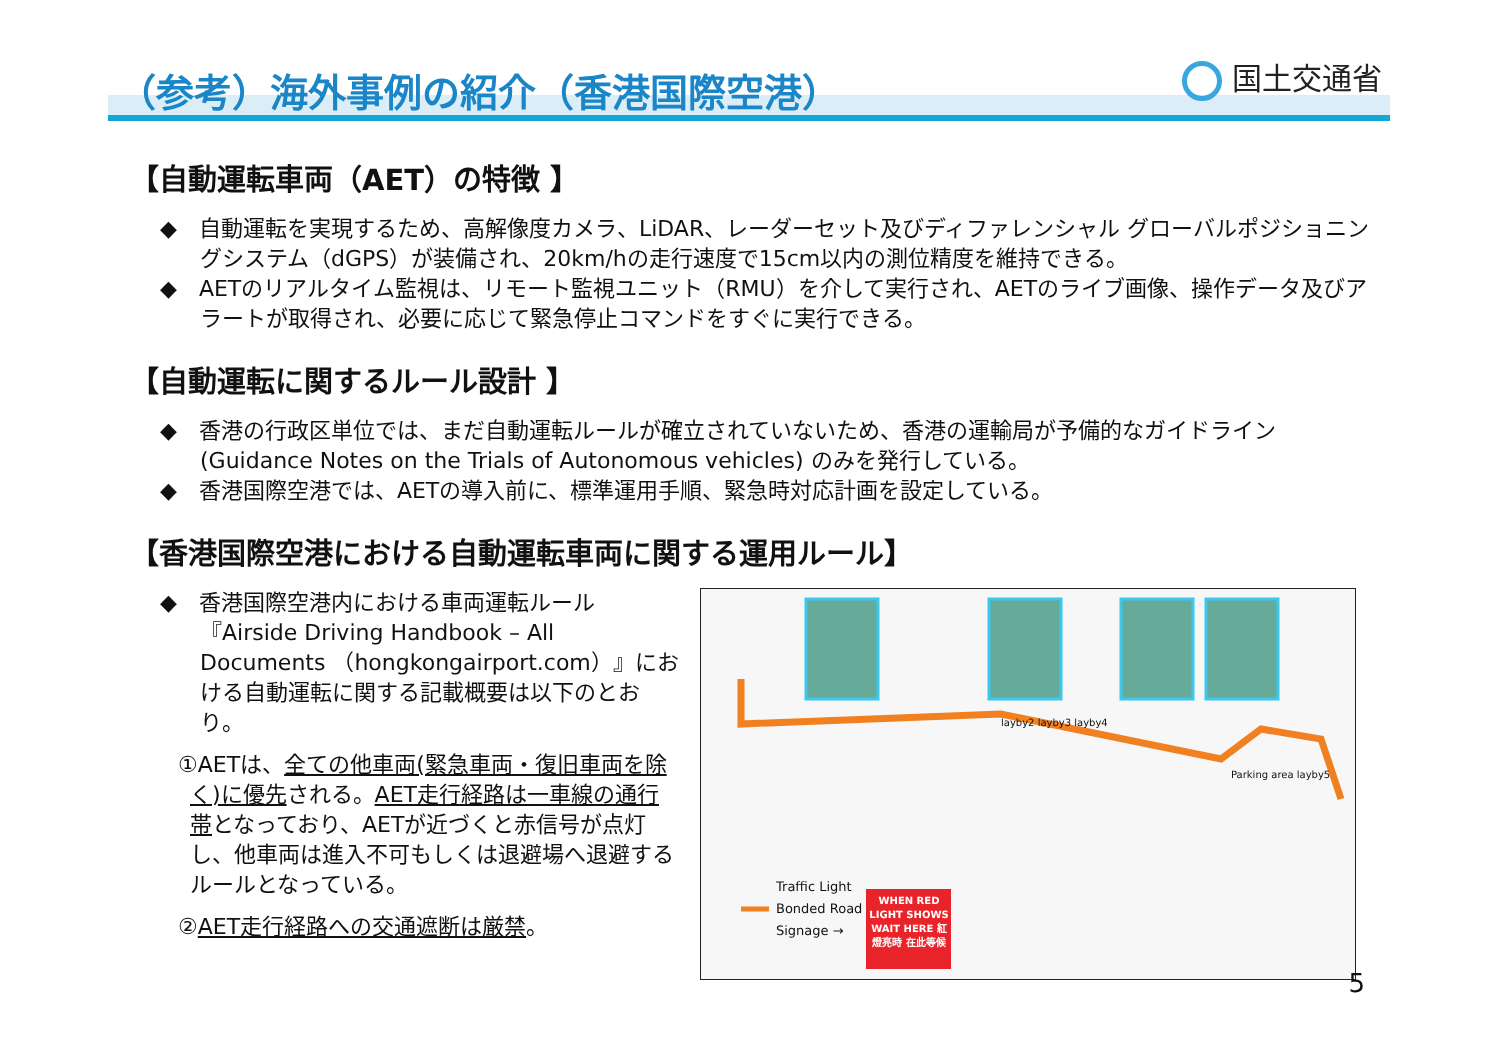（参考）海外事例の紹介（香港国際空港）
国土交通省
【自動運転車両（AET）の特徴 】
◆　自動運転を実現するため、高解像度カメラ、LiDAR、レーダーセット及びディファレンシャル グローバルポジショニングシステム（dGPS）が装備され、20km/hの走行速度で15cm以内の測位精度を維持できる。
◆　AETのリアルタイム監視は、リモート監視ユニット（RMU）を介して実行され、AETのライブ画像、操作データ及びアラートが取得され、必要に応じて緊急停止コマンドをすぐに実行できる。
【自動運転に関するルール設計 】
◆　香港の行政区単位では、まだ自動運転ルールが確立されていないため、香港の運輸局が予備的なガイドライン (Guidance Notes on the Trials of Autonomous vehicles) のみを発行している。
◆　香港国際空港では、AETの導入前に、標準運用手順、緊急時対応計画を設定している。
【香港国際空港における自動運転車両に関する運用ルール】
◆　香港国際空港内における車両運転ルール『Airside Driving Handbook – All Documents （hongkongairport.com）』における自動運転に関する記載概要は以下のとおり。
①AETは、全ての他車両(緊急車両・復旧車両を除く)に優先される。AET走行経路は一車線の通行帯となっており、AETが近づくと赤信号が点灯し、他車両は進入不可もしくは退避場へ退避するルールとなっている。
②AET走行経路への交通遮断は厳禁。
layby2 layby3 layby4
Parking area layby5
Traffic Light
Bonded Road
Signage →
WHEN RED LIGHT SHOWS WAIT HERE 紅燈亮時 在此等候
5